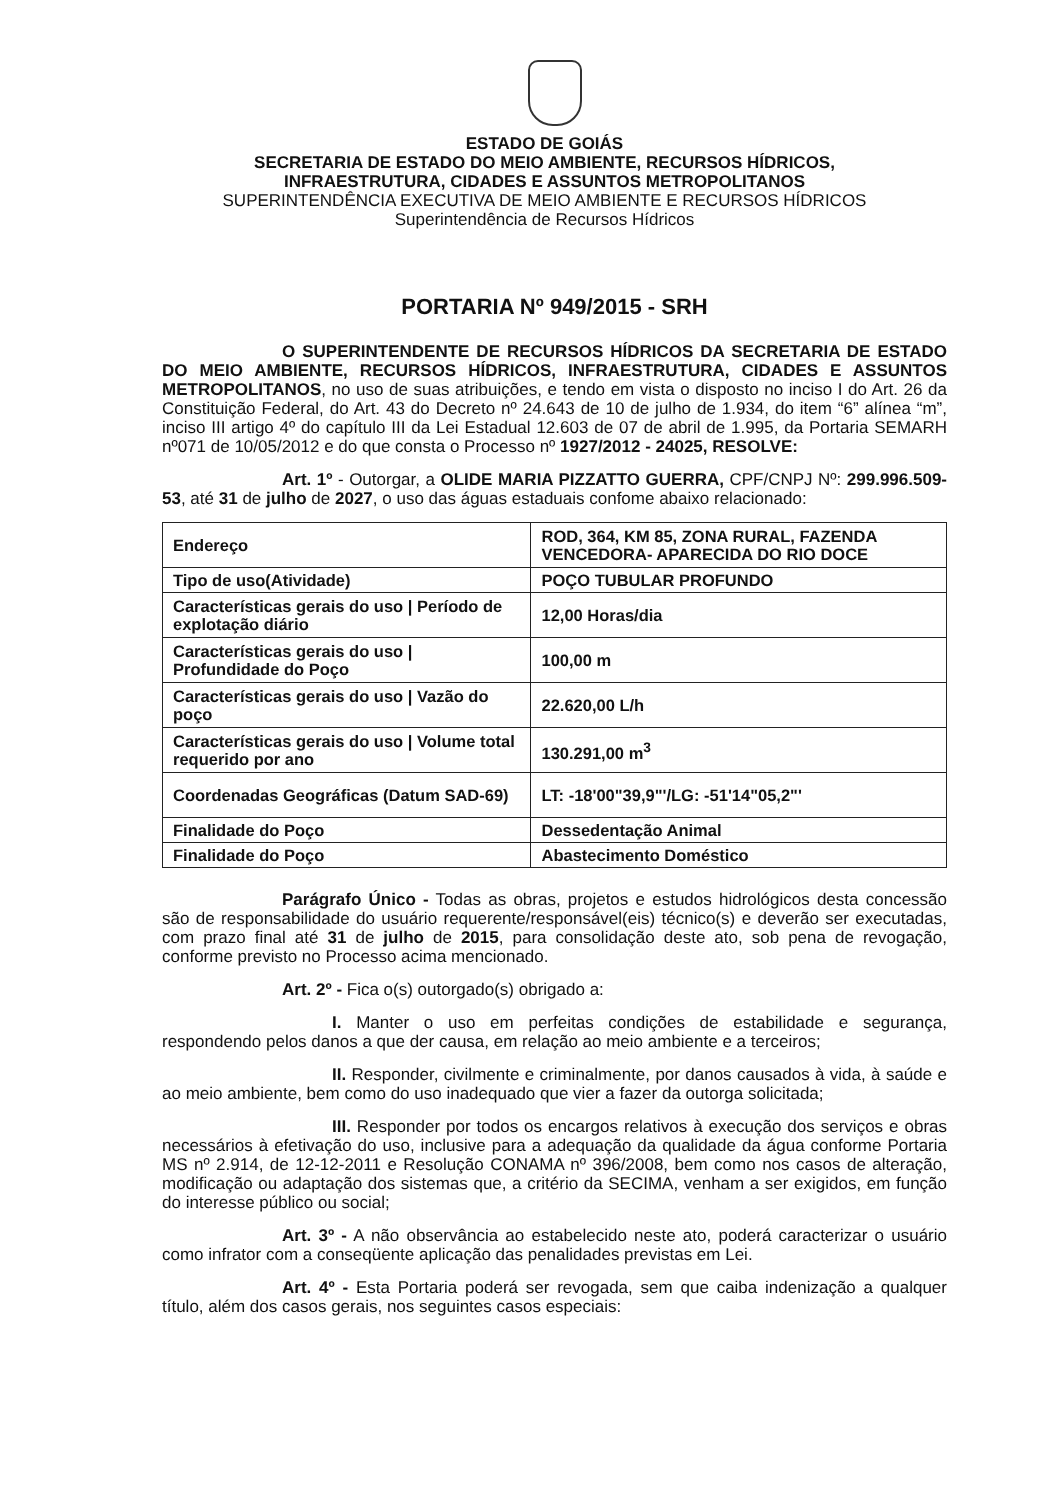ESTADO DE GOIÁS
SECRETARIA DE ESTADO DO MEIO AMBIENTE, RECURSOS HÍDRICOS,
INFRAESTRUTURA, CIDADES E ASSUNTOS METROPOLITANOS
SUPERINTENDÊNCIA EXECUTIVA DE MEIO AMBIENTE E RECURSOS HÍDRICOS
Superintendência de Recursos Hídricos
PORTARIA Nº 949/2015 - SRH
O SUPERINTENDENTE DE RECURSOS HÍDRICOS DA SECRETARIA DE ESTADO DO MEIO AMBIENTE, RECURSOS HÍDRICOS, INFRAESTRUTURA, CIDADES E ASSUNTOS METROPOLITANOS, no uso de suas atribuições, e tendo em vista o disposto no inciso I do Art. 26 da Constituição Federal, do Art. 43 do Decreto nº 24.643 de 10 de julho de 1.934, do item “6” alínea “m”, inciso III artigo 4º do capítulo III da Lei Estadual 12.603 de 07 de abril de 1.995, da Portaria SEMARH nº071 de 10/05/2012 e do que consta o Processo nº 1927/2012 - 24025, RESOLVE:
Art. 1º - Outorgar, a OLIDE MARIA PIZZATTO GUERRA, CPF/CNPJ Nº: 299.996.509-53, até 31 de julho de 2027, o uso das águas estaduais confome abaixo relacionado:
| Endereço | ROD, 364, KM 85, ZONA RURAL, FAZENDA VENCEDORA- APARECIDA DO RIO DOCE |
| Tipo de uso(Atividade) | POÇO TUBULAR PROFUNDO |
| Características gerais do uso / Período de explotação diário | 12,00 Horas/dia |
| Características gerais do uso / Profundidade do Poço | 100,00 m |
| Características gerais do uso / Vazão do poço | 22.620,00 L/h |
| Características gerais do uso / Volume total requerido por ano | 130.291,00 m<sup>3</sup> |
| Coordenadas Geográficas (Datum SAD-69) | LT: -18'00"39,9"'/LG: -51'14"05,2"' |
| Finalidade do Poço | Dessedentação Animal |
| Finalidade do Poço | Abastecimento Doméstico |
Parágrafo Único - Todas as obras, projetos e estudos hidrológicos desta concessão são de responsabilidade do usuário requerente/responsável(eis) técnico(s) e deverão ser executadas, com prazo final até 31 de julho de 2015, para consolidação deste ato, sob pena de revogação, conforme previsto no Processo acima mencionado.
Art. 2º - Fica o(s) outorgado(s) obrigado a:
I. Manter o uso em perfeitas condições de estabilidade e segurança, respondendo pelos danos a que der causa, em relação ao meio ambiente e a terceiros;
II. Responder, civilmente e criminalmente, por danos causados à vida, à saúde e ao meio ambiente, bem como do uso inadequado que vier a fazer da outorga solicitada;
III. Responder por todos os encargos relativos à execução dos serviços e obras necessários à efetivação do uso, inclusive para a adequação da qualidade da água conforme Portaria MS nº 2.914, de 12-12-2011 e Resolução CONAMA nº 396/2008, bem como nos casos de alteração, modificação ou adaptação dos sistemas que, a critério da SECIMA, venham a ser exigidos, em função do interesse público ou social;
Art. 3º - A não observância ao estabelecido neste ato, poderá caracterizar o usuário como infrator com a conseqüente aplicação das penalidades previstas em Lei.
Art. 4º - Esta Portaria poderá ser revogada, sem que caiba indenização a qualquer título, além dos casos gerais, nos seguintes casos especiais: